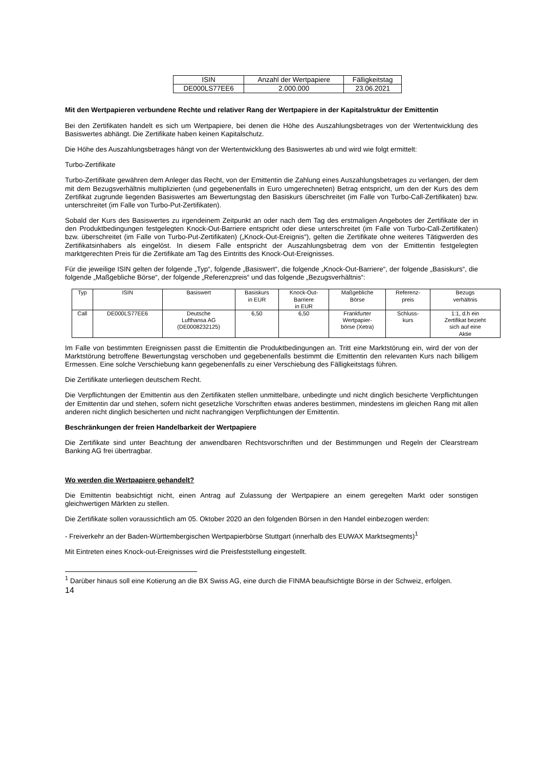| ISIN | Anzahl der Wertpapiere | Fälligkeitstag |
| --- | --- | --- |
| DE000LS77EE6 | 2.000.000 | 23.06.2021 |
Mit den Wertpapieren verbundene Rechte und relativer Rang der Wertpapiere in der Kapitalstruktur der Emittentin
Bei den Zertifikaten handelt es sich um Wertpapiere, bei denen die Höhe des Auszahlungsbetrages von der Wertentwicklung des Basiswertes abhängt. Die Zertifikate haben keinen Kapitalschutz.
Die Höhe des Auszahlungsbetrages hängt von der Wertentwicklung des Basiswertes ab und wird wie folgt ermittelt:
Turbo-Zertifikate
Turbo-Zertifikate gewähren dem Anleger das Recht, von der Emittentin die Zahlung eines Auszahlungsbetrages zu verlangen, der dem mit dem Bezugsverhältnis multiplizierten (und gegebenenfalls in Euro umgerechneten) Betrag entspricht, um den der Kurs des dem Zertifikat zugrunde liegenden Basiswertes am Bewertungstag den Basiskurs überschreitet (im Falle von Turbo-Call-Zertifikaten) bzw. unterschreitet (im Falle von Turbo-Put-Zertifikaten).
Sobald der Kurs des Basiswertes zu irgendeinem Zeitpunkt an oder nach dem Tag des erstmaligen Angebotes der Zertifikate der in den Produktbedingungen festgelegten Knock-Out-Barriere entspricht oder diese unterschreitet (im Falle von Turbo-Call-Zertifikaten) bzw. überschreitet (im Falle von Turbo-Put-Zertifikaten) („Knock-Out-Ereignis“), gelten die Zertifikate ohne weiteres Tätigwerden des Zertifikatsinhabers als eingelöst. In diesem Falle entspricht der Auszahlungsbetrag dem von der Emittentin festgelegten marktgerechten Preis für die Zertifikate am Tag des Eintritts des Knock-Out-Ereignisses.
Für die jeweilige ISIN gelten der folgende „Typ“, folgende „Basiswert“, die folgende „Knock-Out-Barriere“, der folgende „Basiskurs“, die folgende „Maßgebliche Börse“, der folgende „Referenzpreis“ und das folgende „Bezugsverhältnis“:
| Typ | ISIN | Basiswert | Basiskurs in EUR | Knock-Out- Barriere in EUR | Maßgebliche Börse | Referenz- preis | Bezugs verhältnis |
| --- | --- | --- | --- | --- | --- | --- | --- |
| Call | DE000LS77EE6 | Deutsche Lufthansa AG (DE0008232125) | 6,50 | 6,50 | Frankfurter Wertpapier- börse (Xetra) | Schluss- kurs | 1:1, d.h ein Zertifikat bezieht sich auf eine Aktie |
Im Falle von bestimmten Ereignissen passt die Emittentin die Produktbedingungen an. Tritt eine Marktstörung ein, wird der von der Marktstörung betroffene Bewertungstag verschoben und gegebenenfalls bestimmt die Emittentin den relevanten Kurs nach billigem Ermessen. Eine solche Verschiebung kann gegebenenfalls zu einer Verschiebung des Fälligkeitstags führen.
Die Zertifikate unterliegen deutschem Recht.
Die Verpflichtungen der Emittentin aus den Zertifikaten stellen unmittelbare, unbedingte und nicht dinglich besicherte Verpflichtungen der Emittentin dar und stehen, sofern nicht gesetzliche Vorschriften etwas anderes bestimmen, mindestens im gleichen Rang mit allen anderen nicht dinglich besicherten und nicht nachrangigen Verpflichtungen der Emittentin.
Beschränkungen der freien Handelbarkeit der Wertpapiere
Die Zertifikate sind unter Beachtung der anwendbaren Rechtsvorschriften und der Bestimmungen und Regeln der Clearstream Banking AG frei übertragbar.
Wo werden die Wertpapiere gehandelt?
Die Emittentin beabsichtigt nicht, einen Antrag auf Zulassung der Wertpapiere an einem geregelten Markt oder sonstigen gleichwertigen Märkten zu stellen.
Die Zertifikate sollen voraussichtlich am 05. Oktober 2020 an den folgenden Börsen in den Handel einbezogen werden:
- Freiverkehr an der Baden-Württembergischen Wertpapierbörse Stuttgart (innerhalb des EUWAX Marktsegments)<sup>1</sup>
Mit Eintreten eines Knock-out-Ereignisses wird die Preisfeststellung eingestellt.
<sup>1</sup> Darüber hinaus soll eine Kotierung an die BX Swiss AG, eine durch die FINMA beaufsichtigte Börse in der Schweiz, erfolgen.
14